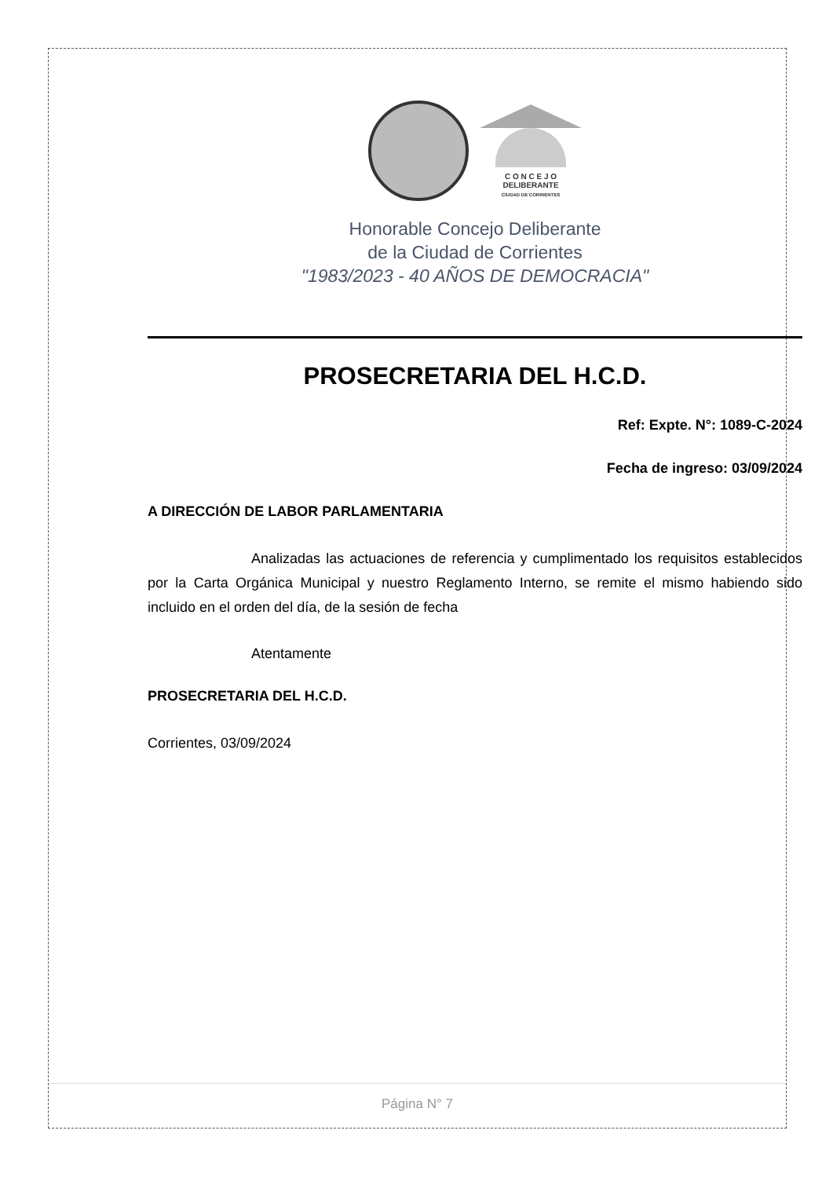C O N C E J O
DELIBERANTE
CIUDAD DE CORRIENTES
Honorable Concejo Deliberante
de la Ciudad de Corrientes
"1983/2023 - 40 AÑOS DE DEMOCRACIA"
PROSECRETARIA DEL H.C.D.
Ref: Expte. N°: 1089-C-2024
Fecha de ingreso: 03/09/2024
A DIRECCIÓN DE LABOR PARLAMENTARIA
Analizadas las actuaciones de referencia y cumplimentado los requisitos establecidos por la Carta Orgánica Municipal y nuestro Reglamento Interno, se remite el mismo habiendo sido incluido en el orden del día, de la sesión de fecha
Atentamente
PROSECRETARIA DEL H.C.D.
Corrientes, 03/09/2024
Página N° 7